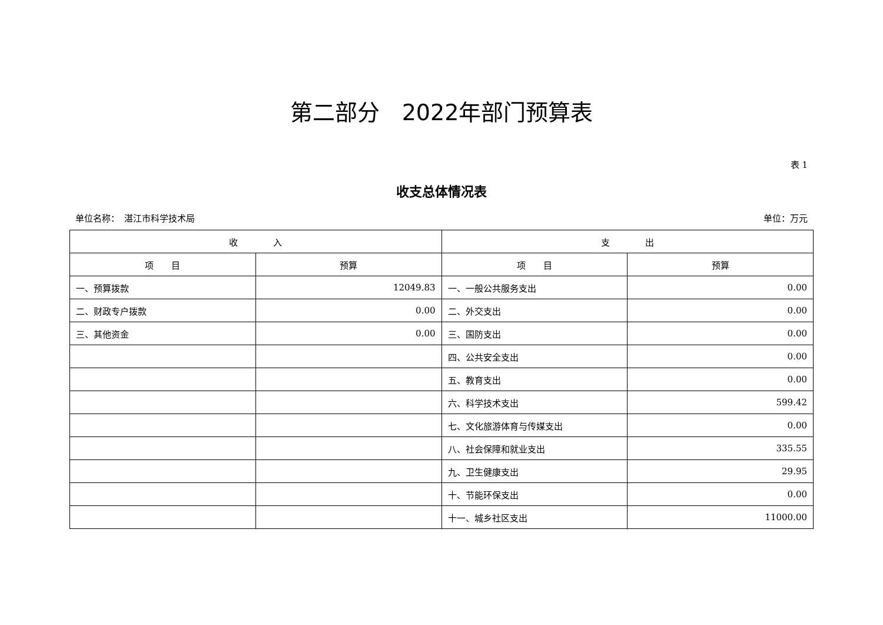第二部分　2022年部门预算表
表 1
收支总体情况表
单位名称：　湛江市科学技术局 单位：万元
| 收 入 | | 支 出 | |
| --- | --- | --- | --- |
| 项 目 | 预算 | 项 目 | 预算 |
| 一、预算拨款 | 12049.83 | 一、一般公共服务支出 | 0.00 |
| 二、财政专户拨款 | 0.00 | 二、外交支出 | 0.00 |
| 三、其他资金 | 0.00 | 三、国防支出 | 0.00 |
| | | 四、公共安全支出 | 0.00 |
| | | 五、教育支出 | 0.00 |
| | | 六、科学技术支出 | 599.42 |
| | | 七、文化旅游体育与传媒支出 | 0.00 |
| | | 八、社会保障和就业支出 | 335.55 |
| | | 九、卫生健康支出 | 29.95 |
| | | 十、节能环保支出 | 0.00 |
| | | 十一、城乡社区支出 | 11000.00 |